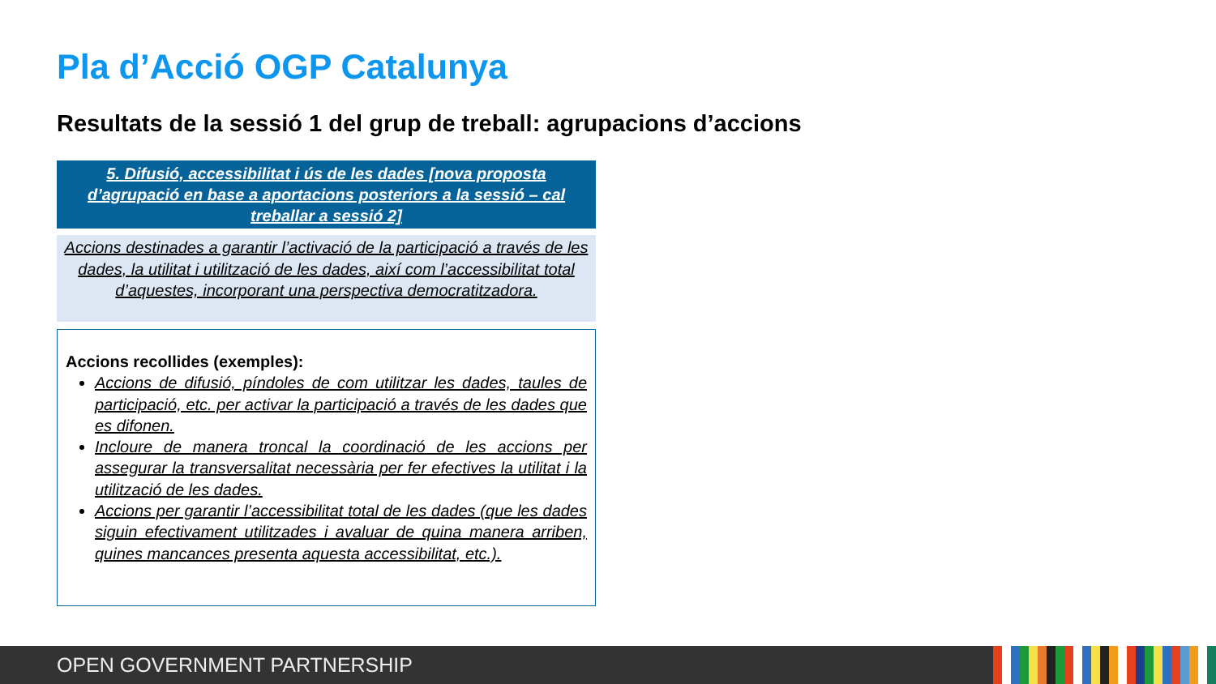Pla d’Acció OGP Catalunya
Resultats de la sessió 1 del grup de treball: agrupacions d’accions
5. Difusió, accessibilitat i ús de les dades [nova proposta d’agrupació en base a aportacions posteriors a la sessió – cal treballar a sessió 2]
Accions destinades a garantir l’activació de la participació a través de les dades, la utilitat i utilització de les dades, així com l’accessibilitat total d’aquestes, incorporant una perspectiva democratitzadora.
Accions recollides (exemples):
Accions de difusió, píndoles de com utilitzar les dades, taules de participació, etc. per activar la participació a través de les dades que es difonen.
Incloure de manera troncal la coordinació de les accions per assegurar la transversalitat necessària per fer efectives la utilitat i la utilització de les dades.
Accions per garantir l’accessibilitat total de les dades (que les dades siguin efectivament utilitzades i avaluar de quina manera arriben, quines mancances presenta aquesta accessibilitat, etc.).
OPEN GOVERNMENT PARTNERSHIP